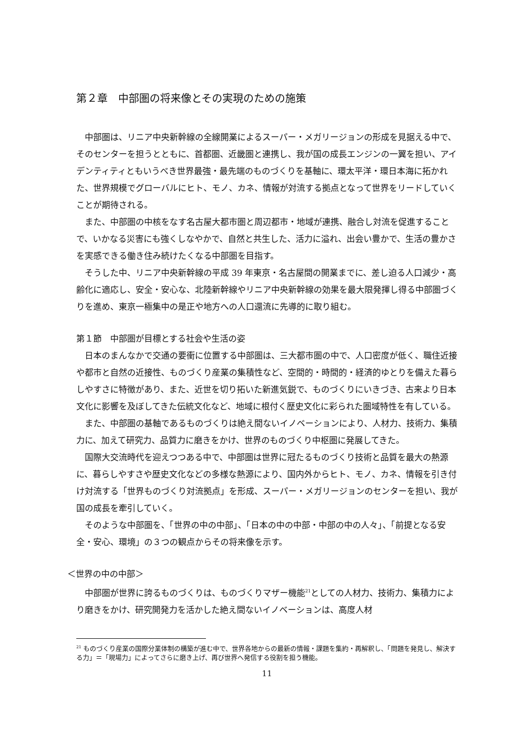第２章　中部圏の将来像とその実現のための施策
　中部圏は、リニア中央新幹線の全線開業によるスーパー・メガリージョンの形成を見据える中で、そのセンターを担うとともに、首都圏、近畿圏と連携し、我が国の成長エンジンの一翼を担い、アイデンティティともいうべき世界最強・最先端のものづくりを基軸に、環太平洋・環日本海に拓かれた、世界規模でグローバルにヒト、モノ、カネ、情報が対流する拠点となって世界をリードしていくことが期待される。
　また、中部圏の中核をなす名古屋大都市圏と周辺都市・地域が連携、融合し対流を促進することで、いかなる災害にも強くしなやかで、自然と共生した、活力に溢れ、出会い豊かで、生活の豊かさを実感できる働き住み続けたくなる中部圏を目指す。
　そうした中、リニア中央新幹線の平成 39 年東京・名古屋間の開業までに、差し迫る人口減少・高齢化に適応し、安全・安心な、北陸新幹線やリニア中央新幹線の効果を最大限発揮し得る中部圏づくりを進め、東京一極集中の是正や地方への人口還流に先導的に取り組む。
第１節　中部圏が目標とする社会や生活の姿
　日本のまんなかで交通の要衝に位置する中部圏は、三大都市圏の中で、人口密度が低く、職住近接や都市と自然の近接性、ものづくり産業の集積性など、空間的・時間的・経済的ゆとりを備えた暮らしやすさに特徴があり、また、近世を切り拓いた新進気鋭で、ものづくりにいきづき、古来より日本文化に影響を及ぼしてきた伝統文化など、地域に根付く歴史文化に彩られた圏域特性を有している。
　また、中部圏の基軸であるものづくりは絶え間ないイノベーションにより、人材力、技術力、集積力に、加えて研究力、品質力に磨きをかけ、世界のものづくり中枢圏に発展してきた。
　国際大交流時代を迎えつつある中で、中部圏は世界に冠たるものづくり技術と品質を最大の熱源に、暮らしやすさや歴史文化などの多様な熱源により、国内外からヒト、モノ、カネ、情報を引き付け対流する「世界ものづくり対流拠点」を形成、スーパー・メガリージョンのセンターを担い、我が国の成長を牽引していく。
　そのような中部圏を、「世界の中の中部」、「日本の中の中部・中部の中の人々」、「前提となる安全・安心、環境」の３つの観点からその将来像を示す。
＜世界の中の中部＞
　中部圏が世界に誇るものづくりは、ものづくりマザー機能<sup>21</sup>としての人材力、技術力、集積力により磨きをかけ、研究開発力を活かした絶え間ないイノベーションは、高度人材
<sup>21</sup> ものづくり産業の国際分業体制の構築が進む中で、世界各地からの最新の情報・課題を集約・再解釈し、「問題を発見し、解決する力」＝「現場力」によってさらに磨き上げ、再び世界へ発信する役割を担う機能。
11